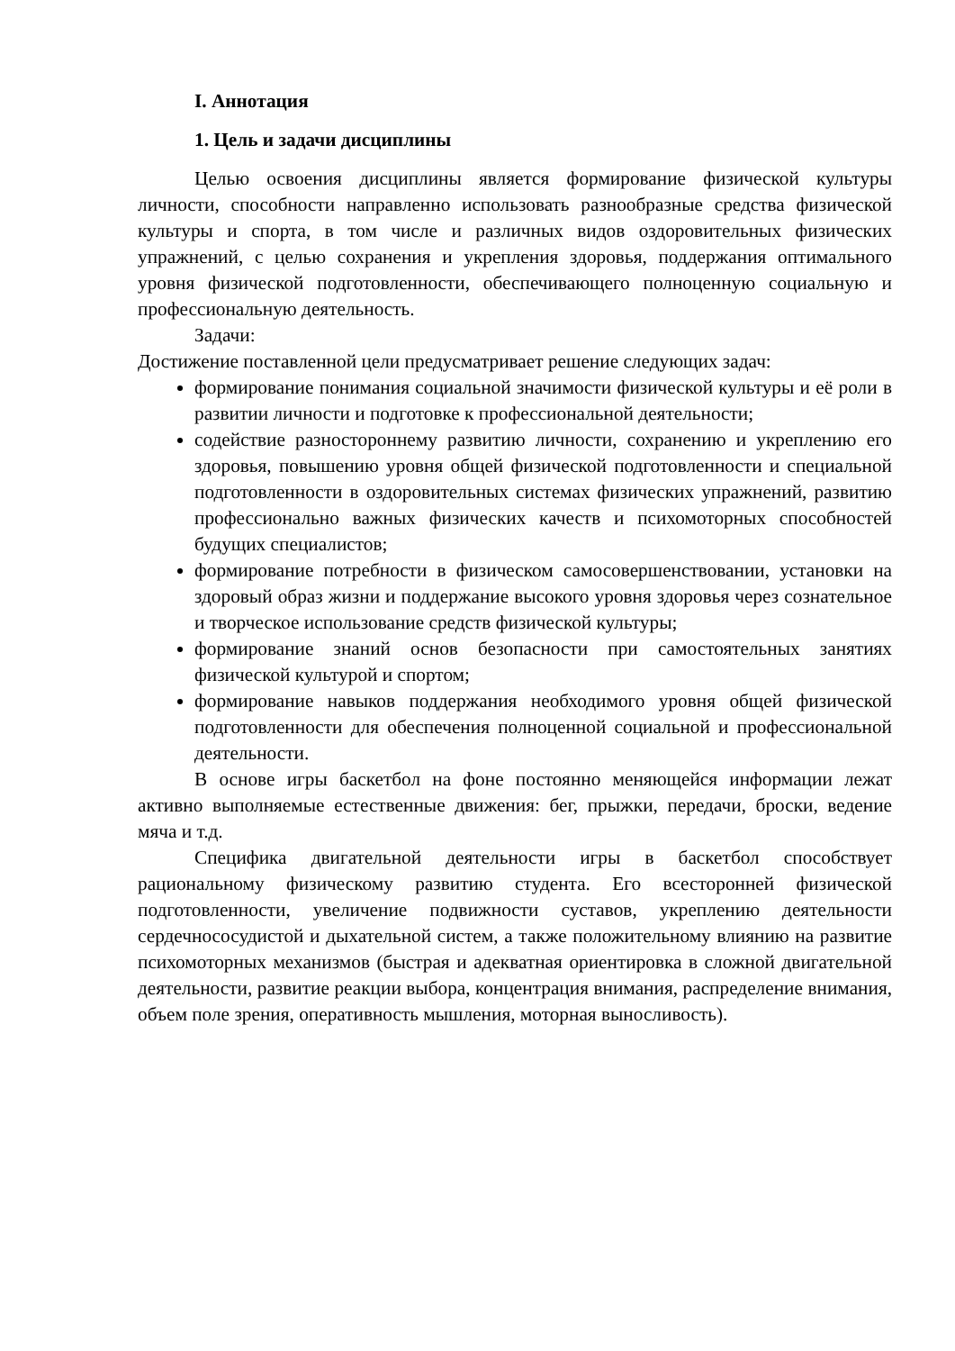I. Аннотация
1. Цель и задачи дисциплины
Целью освоения дисциплины является формирование физической культуры личности, способности направленно использовать разнообразные средства физической культуры и спорта, в том числе и различных видов оздоровительных физических упражнений, с целью сохранения и укрепления здоровья, поддержания оптимального уровня физической подготовленности, обеспечивающего полноценную социальную и профессиональную деятельность.
Задачи:
Достижение поставленной цели предусматривает решение следующих задач:
формирование понимания социальной значимости физической культуры и её роли в развитии личности и подготовке к профессиональной деятельности;
содействие разностороннему развитию личности, сохранению и укреплению его здоровья, повышению уровня общей физической подготовленности и специальной подготовленности в оздоровительных системах физических упражнений, развитию профессионально важных физических качеств и психомоторных способностей будущих специалистов;
формирование потребности в физическом самосовершенствовании, установки на здоровый образ жизни и поддержание высокого уровня здоровья через сознательное и творческое использование средств физической культуры;
формирование знаний основ безопасности при самостоятельных занятиях физической культурой и спортом;
формирование навыков поддержания необходимого уровня общей физической подготовленности для обеспечения полноценной социальной и профессиональной деятельности.
В основе игры баскетбол на фоне постоянно меняющейся информации лежат активно выполняемые естественные движения: бег, прыжки, передачи, броски, ведение мяча и т.д.
Специфика двигательной деятельности игры в баскетбол способствует рациональному физическому развитию студента. Его всесторонней физической подготовленности, увеличение подвижности суставов, укреплению деятельности сердечнососудистой и дыхательной систем, а также положительному влиянию на развитие психомоторных механизмов (быстрая и адекватная ориентировка в сложной двигательной деятельности, развитие реакции выбора, концентрация внимания, распределение внимания, объем поле зрения, оперативность мышления, моторная выносливость).